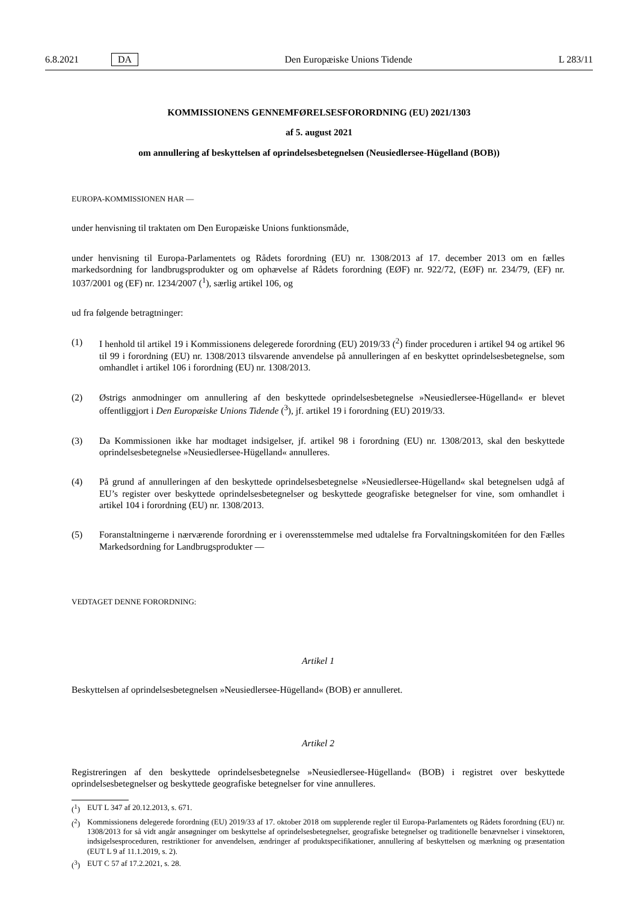6.8.2021 DA Den Europæiske Unions Tidende L 283/11
KOMMISSIONENS GENNEMFØRELSESFORORDNING (EU) 2021/1303
af 5. august 2021
om annullering af beskyttelsen af oprindelsesbetegnelsen (Neusiedlersee-Hügelland (BOB))
EUROPA-KOMMISSIONEN HAR —
under henvisning til traktaten om Den Europæiske Unions funktionsmåde,
under henvisning til Europa-Parlamentets og Rådets forordning (EU) nr. 1308/2013 af 17. december 2013 om en fælles markedsordning for landbrugsprodukter og om ophævelse af Rådets forordning (EØF) nr. 922/72, (EØF) nr. 234/79, (EF) nr. 1037/2001 og (EF) nr. 1234/2007 (<sup>1</sup>), særlig artikel 106, og
ud fra følgende betragtninger:
(1) I henhold til artikel 19 i Kommissionens delegerede forordning (EU) 2019/33 (<sup>2</sup>) finder proceduren i artikel 94 og artikel 96 til 99 i forordning (EU) nr. 1308/2013 tilsvarende anvendelse på annulleringen af en beskyttet oprindelsesbetegnelse, som omhandlet i artikel 106 i forordning (EU) nr. 1308/2013.
(2) Østrigs anmodninger om annullering af den beskyttede oprindelsesbetegnelse »Neusiedlersee-Hügelland« er blevet offentliggjort i Den Europæiske Unions Tidende (<sup>3</sup>), jf. artikel 19 i forordning (EU) 2019/33.
(3) Da Kommissionen ikke har modtaget indsigelser, jf. artikel 98 i forordning (EU) nr. 1308/2013, skal den beskyttede oprindelsesbetegnelse »Neusiedlersee-Hügelland« annulleres.
(4) På grund af annulleringen af den beskyttede oprindelsesbetegnelse »Neusiedlersee-Hügelland« skal betegnelsen udgå af EU’s register over beskyttede oprindelsesbetegnelser og beskyttede geografiske betegnelser for vine, som omhandlet i artikel 104 i forordning (EU) nr. 1308/2013.
(5) Foranstaltningerne i nærværende forordning er i overensstemmelse med udtalelse fra Forvaltningskomitéen for den Fælles Markedsordning for Landbrugsprodukter —
VEDTAGET DENNE FORORDNING:
Artikel 1
Beskyttelsen af oprindelsesbetegnelsen »Neusiedlersee-Hügelland« (BOB) er annulleret.
Artikel 2
Registreringen af den beskyttede oprindelsesbetegnelse »Neusiedlersee-Hügelland« (BOB) i registret over beskyttede oprindelsesbetegnelser og beskyttede geografiske betegnelser for vine annulleres.
(<sup>1</sup>) EUT L 347 af 20.12.2013, s. 671.
(<sup>2</sup>) Kommissionens delegerede forordning (EU) 2019/33 af 17. oktober 2018 om supplerende regler til Europa-Parlamentets og Rådets forordning (EU) nr. 1308/2013 for så vidt angår ansøgninger om beskyttelse af oprindelsesbetegnelser, geografiske betegnelser og traditionelle benævnelser i vinsektoren, indsigelsesproceduren, restriktioner for anvendelsen, ændringer af produktspecifikationer, annullering af beskyttelsen og mærkning og præsentation (EUT L 9 af 11.1.2019, s. 2).
(<sup>3</sup>) EUT C 57 af 17.2.2021, s. 28.